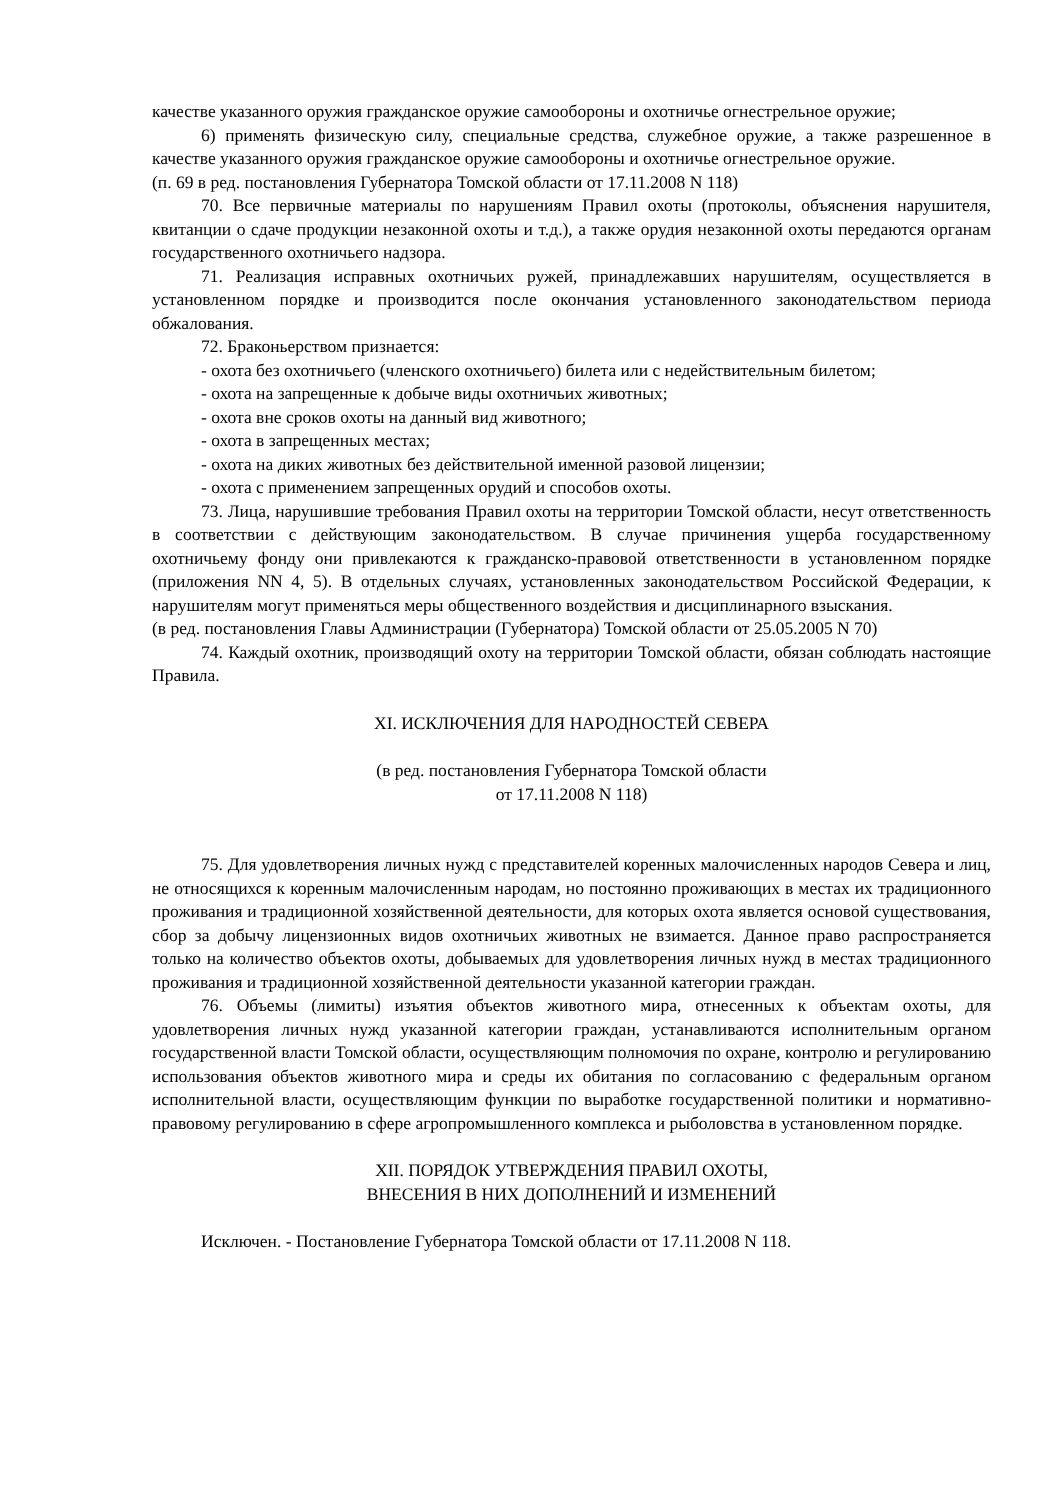качестве указанного оружия гражданское оружие самообороны и охотничье огнестрельное оружие;
6) применять физическую силу, специальные средства, служебное оружие, а также разрешенное в качестве указанного оружия гражданское оружие самообороны и охотничье огнестрельное оружие.
(п. 69 в ред. постановления Губернатора Томской области от 17.11.2008 N 118)
70. Все первичные материалы по нарушениям Правил охоты (протоколы, объяснения нарушителя, квитанции о сдаче продукции незаконной охоты и т.д.), а также орудия незаконной охоты передаются органам государственного охотничьего надзора.
71. Реализация исправных охотничьих ружей, принадлежавших нарушителям, осуществляется в установленном порядке и производится после окончания установленного законодательством периода обжалования.
72. Браконьерством признается:
- охота без охотничьего (членского охотничьего) билета или с недействительным билетом;
- охота на запрещенные к добыче виды охотничьих животных;
- охота вне сроков охоты на данный вид животного;
- охота в запрещенных местах;
- охота на диких животных без действительной именной разовой лицензии;
- охота с применением запрещенных орудий и способов охоты.
73. Лица, нарушившие требования Правил охоты на территории Томской области, несут ответственность в соответствии с действующим законодательством. В случае причинения ущерба государственному охотничьему фонду они привлекаются к гражданско-правовой ответственности в установленном порядке (приложения NN 4, 5). В отдельных случаях, установленных законодательством Российской Федерации, к нарушителям могут применяться меры общественного воздействия и дисциплинарного взыскания.
(в ред. постановления Главы Администрации (Губернатора) Томской области от 25.05.2005 N 70)
74. Каждый охотник, производящий охоту на территории Томской области, обязан соблюдать настоящие Правила.
XI. ИСКЛЮЧЕНИЯ ДЛЯ НАРОДНОСТЕЙ СЕВЕРА
(в ред. постановления Губернатора Томской области
от 17.11.2008 N 118)
75. Для удовлетворения личных нужд с представителей коренных малочисленных народов Севера и лиц, не относящихся к коренным малочисленным народам, но постоянно проживающих в местах их традиционного проживания и традиционной хозяйственной деятельности, для которых охота является основой существования, сбор за добычу лицензионных видов охотничьих животных не взимается. Данное право распространяется только на количество объектов охоты, добываемых для удовлетворения личных нужд в местах традиционного проживания и традиционной хозяйственной деятельности указанной категории граждан.
76. Объемы (лимиты) изъятия объектов животного мира, отнесенных к объектам охоты, для удовлетворения личных нужд указанной категории граждан, устанавливаются исполнительным органом государственной власти Томской области, осуществляющим полномочия по охране, контролю и регулированию использования объектов животного мира и среды их обитания по согласованию с федеральным органом исполнительной власти, осуществляющим функции по выработке государственной политики и нормативно-правовому регулированию в сфере агропромышленного комплекса и рыболовства в установленном порядке.
XII. ПОРЯДОК УТВЕРЖДЕНИЯ ПРАВИЛ ОХОТЫ,
ВНЕСЕНИЯ В НИХ ДОПОЛНЕНИЙ И ИЗМЕНЕНИЙ
Исключен. - Постановление Губернатора Томской области от 17.11.2008 N 118.